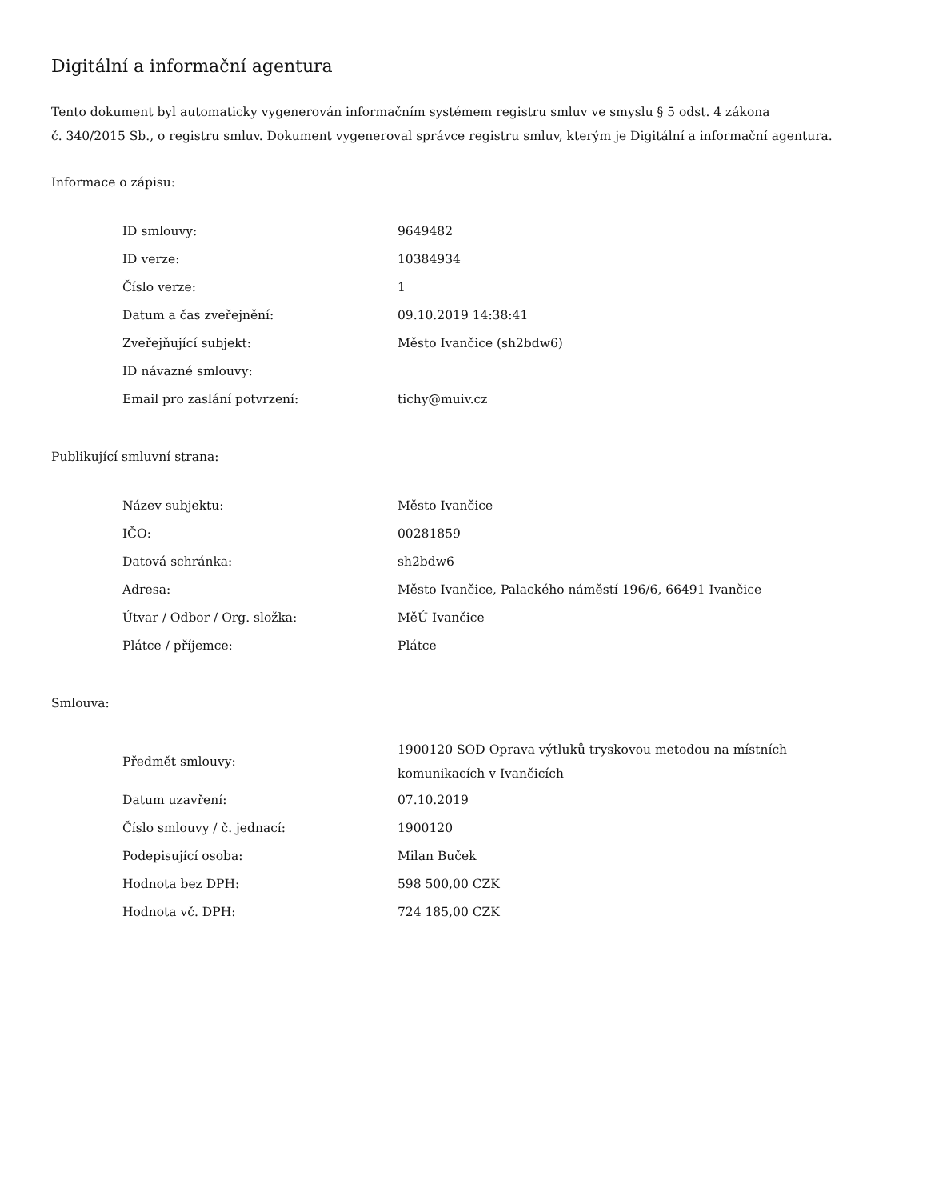Digitální a informační agentura
Tento dokument byl automaticky vygenerován informačním systémem registru smluv ve smyslu § 5 odst. 4 zákona
č. 340/2015 Sb., o registru smluv. Dokument vygeneroval správce registru smluv, kterým je Digitální a informační agentura.
Informace o zápisu:
| ID smlouvy: | 9649482 |
| ID verze: | 10384934 |
| Číslo verze: | 1 |
| Datum a čas zveřejnění: | 09.10.2019 14:38:41 |
| Zveřejňující subjekt: | Město Ivančice (sh2bdw6) |
| ID návazné smlouvy: | |
| Email pro zaslání potvrzení: | tichy@muiv.cz |
Publikující smluvní strana:
| Název subjektu: | Město Ivančice |
| IČO: | 00281859 |
| Datová schránka: | sh2bdw6 |
| Adresa: | Město Ivančice, Palackého náměstí 196/6, 66491 Ivančice |
| Útvar / Odbor / Org. složka: | MěÚ Ivančice |
| Plátce / příjemce: | Plátce |
Smlouva:
| Předmět smlouvy: | 1900120 SOD Oprava výtluků tryskovou metodou na místních komunikacích v Ivančicích |
| Datum uzavření: | 07.10.2019 |
| Číslo smlouvy / č. jednací: | 1900120 |
| Podepisující osoba: | Milan Buček |
| Hodnota bez DPH: | 598 500,00 CZK |
| Hodnota vč. DPH: | 724 185,00 CZK |